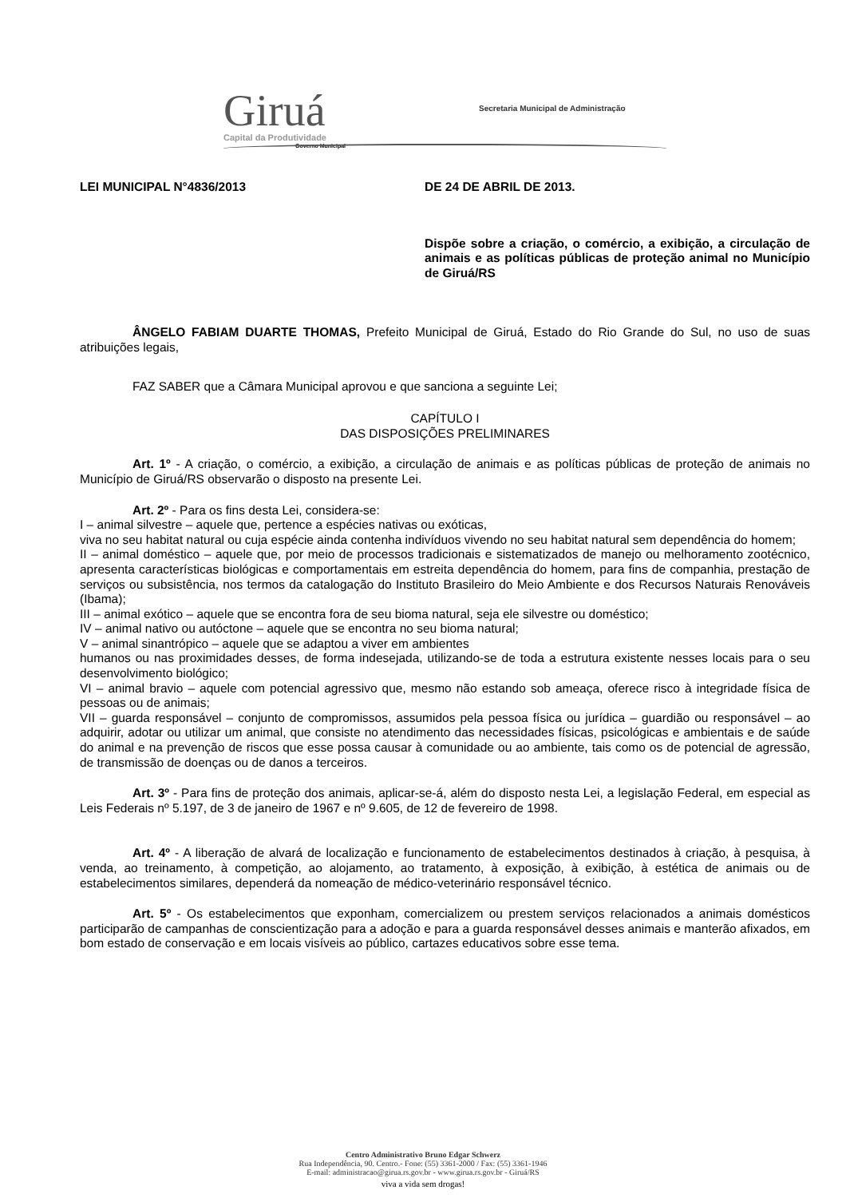Giruá
Capital da Produtividade
Governo Municipal
Secretaria Municipal de Administração
LEI MUNICIPAL N°4836/2013 DE 24 DE ABRIL DE 2013.
Dispõe sobre a criação, o comércio, a exibição, a circulação de animais e as políticas públicas de proteção animal no Município de Giruá/RS
ÂNGELO FABIAM DUARTE THOMAS, Prefeito Municipal de Giruá, Estado do Rio Grande do Sul, no uso de suas atribuições legais,
FAZ SABER que a Câmara Municipal aprovou e que sanciona a seguinte Lei;
CAPÍTULO I
DAS DISPOSIÇÕES PRELIMINARES
Art. 1º - A criação, o comércio, a exibição, a circulação de animais e as políticas públicas de proteção de animais no Município de Giruá/RS observarão o disposto na presente Lei.
Art. 2º - Para os fins desta Lei, considera-se:
I – animal silvestre – aquele que, pertence a espécies nativas ou exóticas,
viva no seu habitat natural ou cuja espécie ainda contenha indivíduos vivendo no seu habitat natural sem dependência do homem;
II – animal doméstico – aquele que, por meio de processos tradicionais e sistematizados de manejo ou melhoramento zootécnico, apresenta características biológicas e comportamentais em estreita dependência do homem, para fins de companhia, prestação de serviços ou subsistência, nos termos da catalogação do Instituto Brasileiro do Meio Ambiente e dos Recursos Naturais Renováveis (Ibama);
III – animal exótico – aquele que se encontra fora de seu bioma natural, seja ele silvestre ou doméstico;
IV – animal nativo ou autóctone – aquele que se encontra no seu bioma natural;
V – animal sinantrópico – aquele que se adaptou a viver em ambientes
humanos ou nas proximidades desses, de forma indesejada, utilizando-se de toda a estrutura existente nesses locais para o seu desenvolvimento biológico;
VI – animal bravio – aquele com potencial agressivo que, mesmo não estando sob ameaça, oferece risco à integridade física de pessoas ou de animais;
VII – guarda responsável – conjunto de compromissos, assumidos pela pessoa física ou jurídica – guardião ou responsável – ao adquirir, adotar ou utilizar um animal, que consiste no atendimento das necessidades físicas, psicológicas e ambientais e de saúde do animal e na prevenção de riscos que esse possa causar à comunidade ou ao ambiente, tais como os de potencial de agressão, de transmissão de doenças ou de danos a terceiros.
Art. 3º - Para fins de proteção dos animais, aplicar-se-á, além do disposto nesta Lei, a legislação Federal, em especial as Leis Federais nº 5.197, de 3 de janeiro de 1967 e nº 9.605, de 12 de fevereiro de 1998.
Art. 4º - A liberação de alvará de localização e funcionamento de estabelecimentos destinados à criação, à pesquisa, à venda, ao treinamento, à competição, ao alojamento, ao tratamento, à exposição, à exibição, à estética de animais ou de estabelecimentos similares, dependerá da nomeação de médico-veterinário responsável técnico.
Art. 5º - Os estabelecimentos que exponham, comercializem ou prestem serviços relacionados a animais domésticos participarão de campanhas de conscientização para a adoção e para a guarda responsável desses animais e manterão afixados, em bom estado de conservação e em locais visíveis ao público, cartazes educativos sobre esse tema.
Centro Administrativo Bruno Edgar Schwerz
Rua Independência, 90. Centro.- Fone: (55) 3361-2000 / Fax: (55) 3361-1946
E-mail: administracao@girua.rs.gov.br - www.girua.rs.gov.br - Giruá/RS
viva a vida sem drogas!